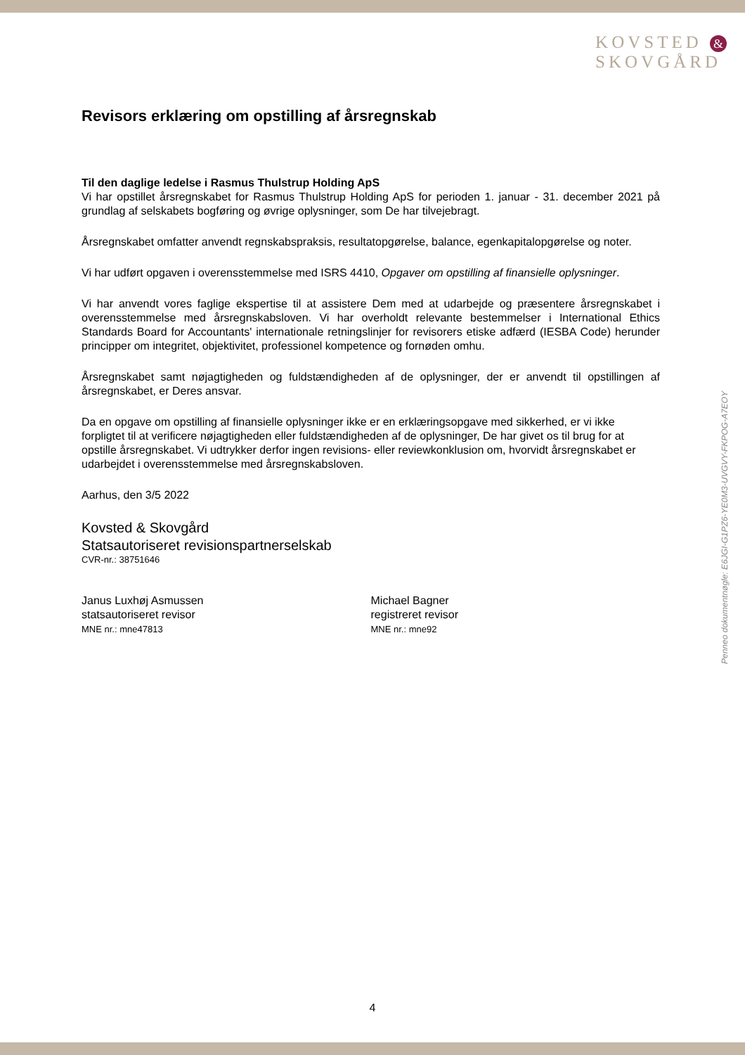KOVSTED &
SKOVGÅRD
Penneo dokumentnøgle: E6JGI-G1PZ6-YE0M3-UVGVY-FKPOG-A7EOY
Revisors erklæring om opstilling af årsregnskab
Til den daglige ledelse i Rasmus Thulstrup Holding ApS
Vi har opstillet årsregnskabet for Rasmus Thulstrup Holding ApS for perioden 1. januar - 31. december 2021 på grundlag af selskabets bogføring og øvrige oplysninger, som De har tilvejebragt.
Årsregnskabet omfatter anvendt regnskabspraksis, resultatopgørelse, balance, egenkapitalopgørelse og noter.
Vi har udført opgaven i overensstemmelse med ISRS 4410, Opgaver om opstilling af finansielle oplysninger.
Vi har anvendt vores faglige ekspertise til at assistere Dem med at udarbejde og præsentere årsregnskabet i overensstemmelse med årsregnskabsloven. Vi har overholdt relevante bestemmelser i International Ethics Standards Board for Accountants' internationale retningslinjer for revisorers etiske adfærd (IESBA Code) herunder principper om integritet, objektivitet, professionel kompetence og fornøden omhu.
Årsregnskabet samt nøjagtigheden og fuldstændigheden af de oplysninger, der er anvendt til opstillingen af årsregnskabet, er Deres ansvar.
Da en opgave om opstilling af finansielle oplysninger ikke er en erklæringsopgave med sikkerhed, er vi ikke forpligtet til at verificere nøjagtigheden eller fuldstændigheden af de oplysninger, De har givet os til brug for at opstille årsregnskabet. Vi udtrykker derfor ingen revisions- eller reviewkonklusion om, hvorvidt årsregnskabet er udarbejdet i overensstemmelse med årsregnskabsloven.
Aarhus, den 3/5 2022
Kovsted & Skovgård
Statsautoriseret revisionspartnerselskab
CVR-nr.: 38751646
Janus Luxhøj Asmussen
statsautoriseret revisor
MNE nr.: mne47813
Michael Bagner
registreret revisor
MNE nr.: mne92
4